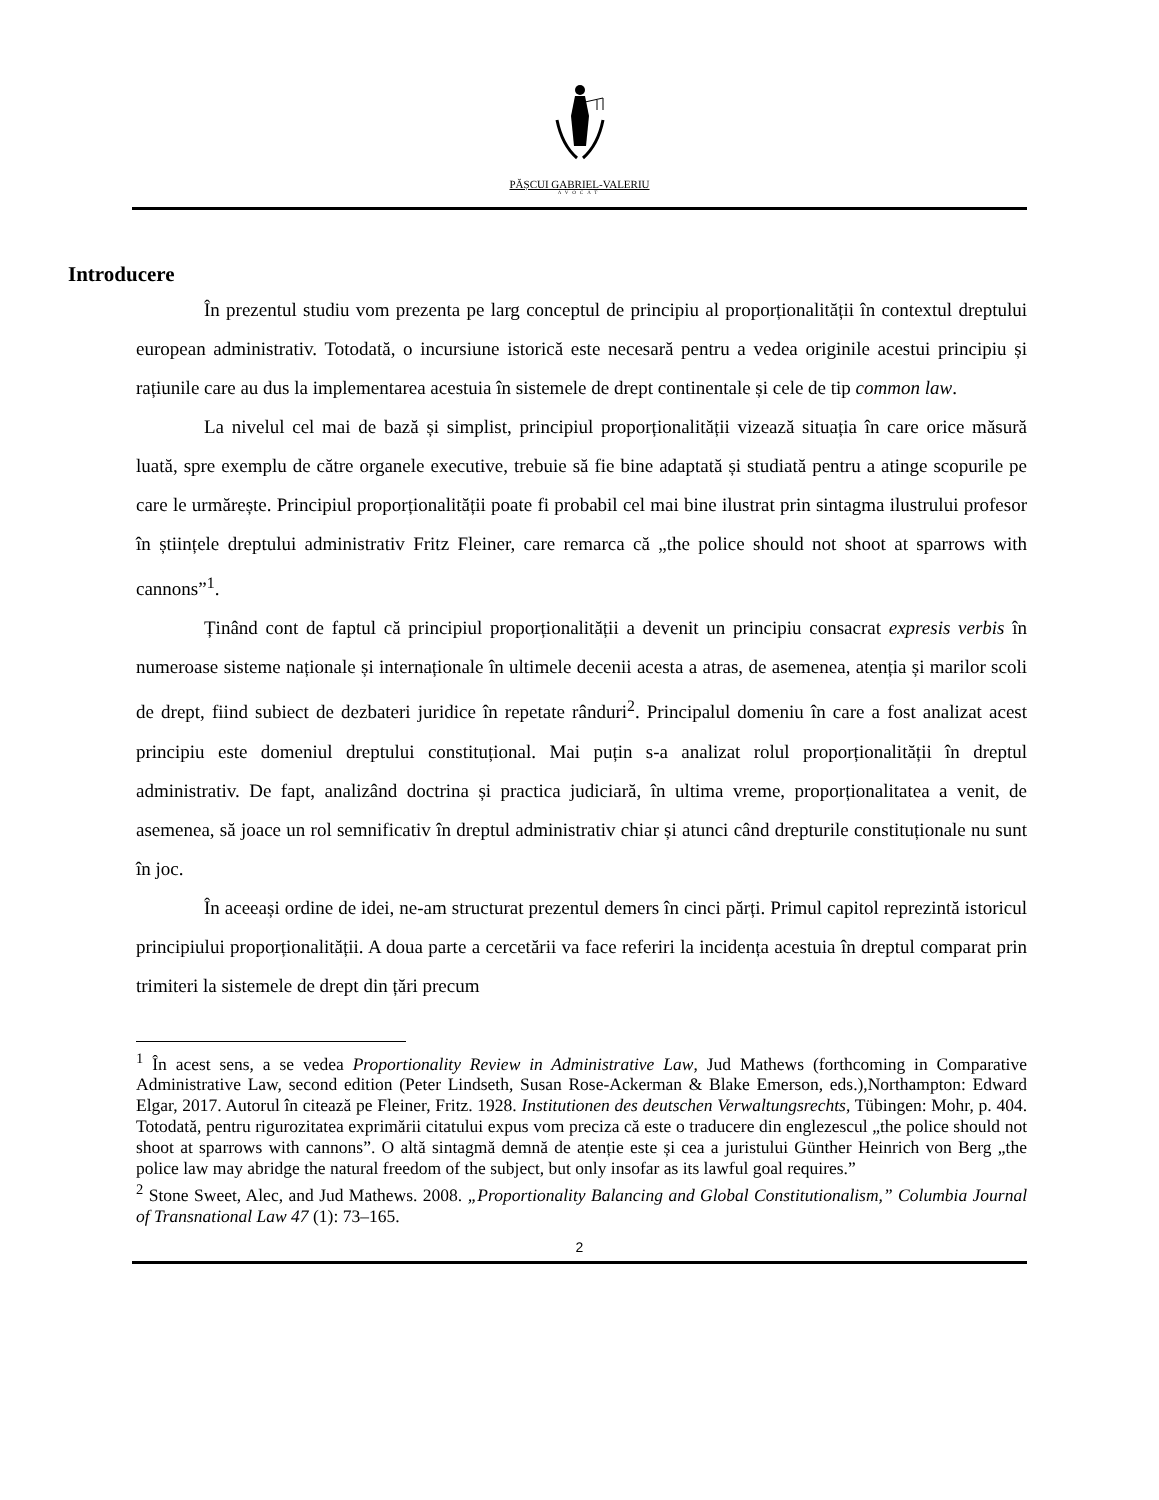PĂȘCUI GABRIEL-VALERIU
AVOCAT
Introducere
În prezentul studiu vom prezenta pe larg conceptul de principiu al proporționalității în contextul dreptului european administrativ. Totodată, o incursiune istorică este necesară pentru a vedea originile acestui principiu și rațiunile care au dus la implementarea acestuia în sistemele de drept continentale și cele de tip common law.
La nivelul cel mai de bază și simplist, principiul proporționalității vizează situația în care orice măsură luată, spre exemplu de către organele executive, trebuie să fie bine adaptată și studiată pentru a atinge scopurile pe care le urmărește. Principiul proporționalității poate fi probabil cel mai bine ilustrat prin sintagma ilustrului profesor în științele dreptului administrativ Fritz Fleiner, care remarca că „the police should not shoot at sparrows with cannons”<sup>1</sup>.
Ținând cont de faptul că principiul proporționalității a devenit un principiu consacrat expresis verbis în numeroase sisteme naționale și internaționale în ultimele decenii acesta a atras, de asemenea, atenția și marilor scoli de drept, fiind subiect de dezbateri juridice în repetate rânduri<sup>2</sup>. Principalul domeniu în care a fost analizat acest principiu este domeniul dreptului constituțional. Mai puțin s-a analizat rolul proporționalității în dreptul administrativ. De fapt, analizând doctrina și practica judiciară, în ultima vreme, proporționalitatea a venit, de asemenea, să joace un rol semnificativ în dreptul administrativ chiar și atunci când drepturile constituționale nu sunt în joc.
În aceeași ordine de idei, ne-am structurat prezentul demers în cinci părți. Primul capitol reprezintă istoricul principiului proporționalității. A doua parte a cercetării va face referiri la incidența acestuia în dreptul comparat prin trimiteri la sistemele de drept din țări precum
<sup>1</sup> În acest sens, a se vedea Proportionality Review in Administrative Law, Jud Mathews (forthcoming in Comparative Administrative Law, second edition (Peter Lindseth, Susan Rose-Ackerman & Blake Emerson, eds.),Northampton: Edward Elgar, 2017. Autorul în citează pe Fleiner, Fritz. 1928. Institutionen des deutschen Verwaltungsrechts, Tübingen: Mohr, p. 404. Totodată, pentru rigurozitatea exprimării citatului expus vom preciza că este o traducere din englezescul „the police should not shoot at sparrows with cannons”. O altă sintagmă demnă de atenție este și cea a juristului Günther Heinrich von Berg „the police law may abridge the natural freedom of the subject, but only insofar as its lawful goal requires.”
<sup>2</sup> Stone Sweet, Alec, and Jud Mathews. 2008. „Proportionality Balancing and Global Constitutionalism,” Columbia Journal of Transnational Law 47 (1): 73–165.
2